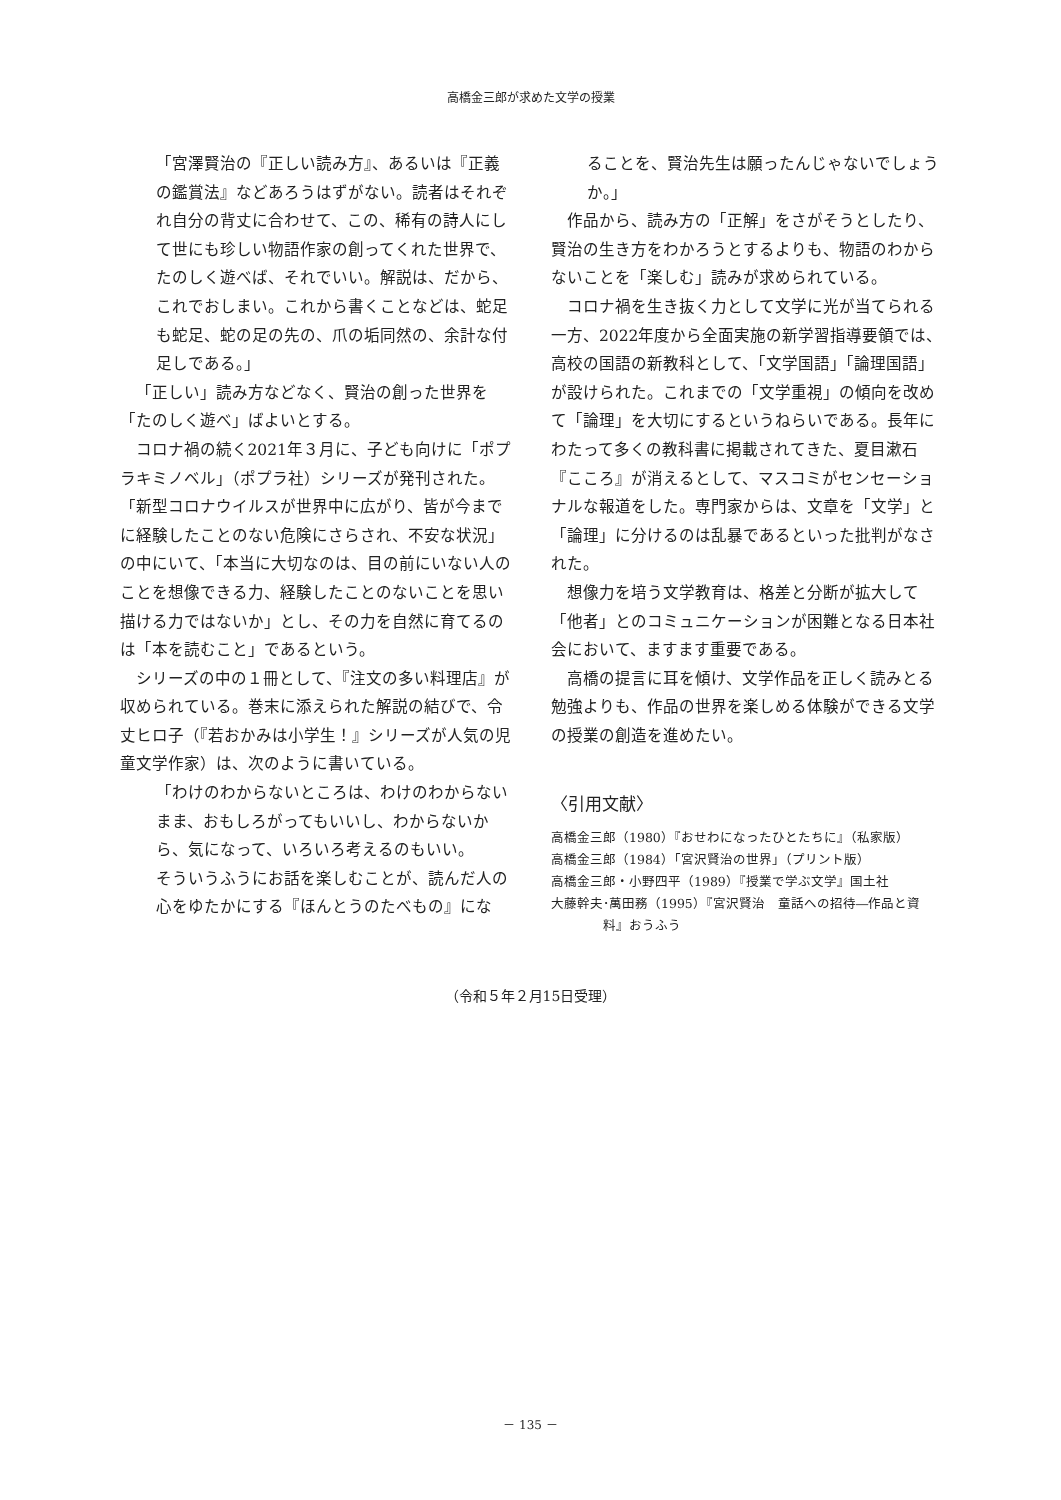高橋金三郎が求めた文学の授業
「宮澤賢治の『正しい読み方』、あるいは『正義の鑑賞法』などあろうはずがない。読者はそれぞれ自分の背丈に合わせて、この、稀有の詩人にして世にも珍しい物語作家の創ってくれた世界で、たのしく遊べば、それでいい。解説は、だから、これでおしまい。これから書くことなどは、蛇足も蛇足、蛇の足の先の、爪の垢同然の、余計な付足しである。」
「正しい」読み方などなく、賢治の創った世界を「たのしく遊べ」ばよいとする。
コロナ禍の続く2021年３月に、子ども向けに「ポプラキミノベル」（ポプラ社）シリーズが発刊された。「新型コロナウイルスが世界中に広がり、皆が今までに経験したことのない危険にさらされ、不安な状況」の中にいて、「本当に大切なのは、目の前にいない人のことを想像できる力、経験したことのないことを思い描ける力ではないか」とし、その力を自然に育てるのは「本を読むこと」であるという。
シリーズの中の１冊として、『注文の多い料理店』が収められている。巻末に添えられた解説の結びで、令丈ヒロ子（『若おかみは小学生！』シリーズが人気の児童文学作家）は、次のように書いている。
「わけのわからないところは、わけのわからないまま、おもしろがってもいいし、わからないから、気になって、いろいろ考えるのもいい。
そういうふうにお話を楽しむことが、読んだ人の心をゆたかにする『ほんとうのたべもの』にな
ることを、賢治先生は願ったんじゃないでしょうか。」
作品から、読み方の「正解」をさがそうとしたり、賢治の生き方をわかろうとするよりも、物語のわからないことを「楽しむ」読みが求められている。
コロナ禍を生き抜く力として文学に光が当てられる一方、2022年度から全面実施の新学習指導要領では、高校の国語の新教科として、「文学国語」「論理国語」が設けられた。これまでの「文学重視」の傾向を改めて「論理」を大切にするというねらいである。長年にわたって多くの教科書に掲載されてきた、夏目漱石『こころ』が消えるとして、マスコミがセンセーショナルな報道をした。専門家からは、文章を「文学」と「論理」に分けるのは乱暴であるといった批判がなされた。
想像力を培う文学教育は、格差と分断が拡大して「他者」とのコミュニケーションが困難となる日本社会において、ますます重要である。
高橋の提言に耳を傾け、文学作品を正しく読みとる勉強よりも、作品の世界を楽しめる体験ができる文学の授業の創造を進めたい。
〈引用文献〉
高橋金三郎（1980）『おせわになったひとたちに』（私家版）
高橋金三郎（1984）「宮沢賢治の世界」（プリント版）
高橋金三郎・小野四平（1989）『授業で学ぶ文学』国土社
大藤幹夫･萬田務（1995）『宮沢賢治　童話への招待―作品と資料』おうふう
（令和５年２月15日受理）
－ 135 －